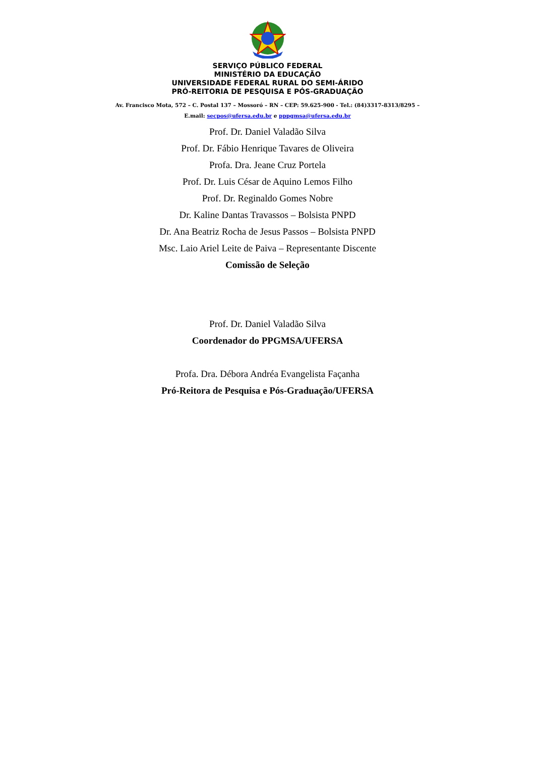SERVIÇO PÚBLICO FEDERAL
MINISTÉRIO DA EDUCAÇÃO
UNIVERSIDADE FEDERAL RURAL DO SEMI-ÁRIDO
PRÓ-REITORIA DE PESQUISA E PÓS-GRADUAÇÃO
Av. Francisco Mota, 572 – C. Postal 137 – Mossoró – RN – CEP: 59.625-900 - Tel.: (84)3317-8313/8295 –
E.mail: secpos@ufersa.edu.br e pppgmsa@ufersa.edu.br
Prof. Dr. Daniel Valadão Silva
Prof. Dr. Fábio Henrique Tavares de Oliveira
Profa. Dra. Jeane Cruz Portela
Prof. Dr. Luis César de Aquino Lemos Filho
Prof. Dr. Reginaldo Gomes Nobre
Dr. Kaline Dantas Travassos – Bolsista PNPD
Dr. Ana Beatriz Rocha de Jesus Passos – Bolsista PNPD
Msc. Laio Ariel Leite de Paiva – Representante Discente
Comissão de Seleção
Prof. Dr. Daniel Valadão Silva
Coordenador do PPGMSA/UFERSA
Profa. Dra. Débora Andréa Evangelista Façanha
Pró-Reitora de Pesquisa e Pós-Graduação/UFERSA